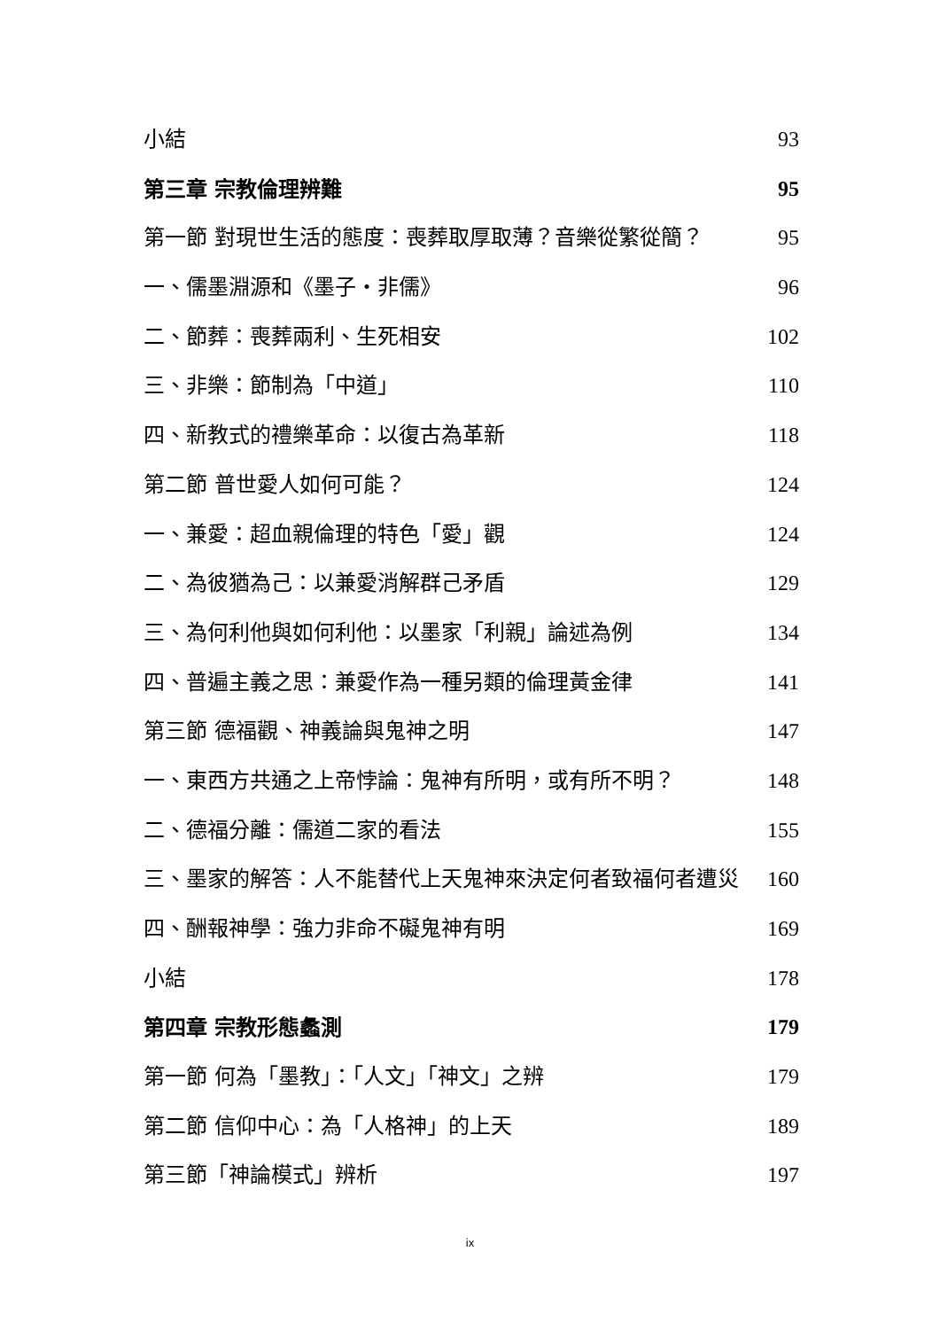小結 93
第三章 宗教倫理辨難 95
第一節 對現世生活的態度：喪葬取厚取薄？音樂從繁從簡？ 95
一、儒墨淵源和《墨子・非儒》 96
二、節葬：喪葬兩利、生死相安 102
三、非樂：節制為「中道」 110
四、新教式的禮樂革命：以復古為革新 118
第二節 普世愛人如何可能？ 124
一、兼愛：超血親倫理的特色「愛」觀 124
二、為彼猶為己：以兼愛消解群己矛盾 129
三、為何利他與如何利他：以墨家「利親」論述為例 134
四、普遍主義之思：兼愛作為一種另類的倫理黃金律 141
第三節 德福觀、神義論與鬼神之明 147
一、東西方共通之上帝悖論：鬼神有所明，或有所不明？ 148
二、德福分離：儒道二家的看法 155
三、墨家的解答：人不能替代上天鬼神來決定何者致福何者遭災 160
四、酬報神學：強力非命不礙鬼神有明 169
小結 178
第四章 宗教形態蠡測 179
第一節 何為「墨教」：「人文」「神文」之辨 179
第二節 信仰中心：為「人格神」的上天 189
第三節「神論模式」辨析 197
ix